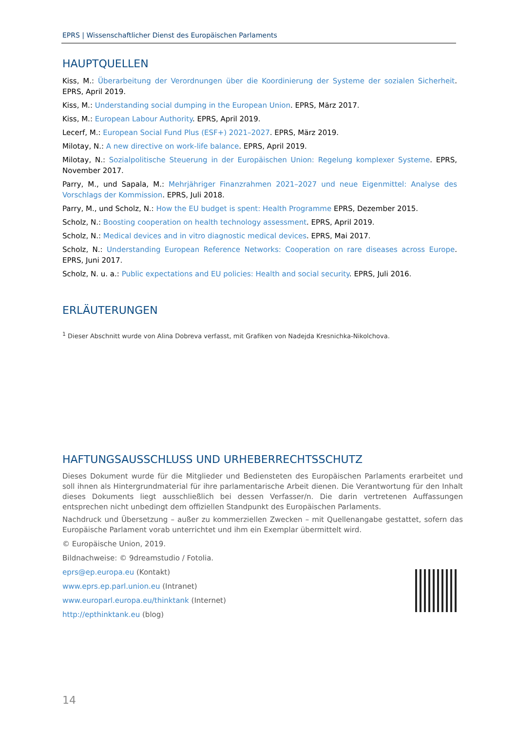EPRS | Wissenschaftlicher Dienst des Europäischen Parlaments
HAUPTQUELLEN
Kiss, M.: Überarbeitung der Verordnungen über die Koordinierung der Systeme der sozialen Sicherheit. EPRS, April 2019.
Kiss, M.: Understanding social dumping in the European Union. EPRS, März 2017.
Kiss, M.: European Labour Authority. EPRS, April 2019.
Lecerf, M.: European Social Fund Plus (ESF+) 2021–2027. EPRS, März 2019.
Milotay, N.: A new directive on work-life balance. EPRS, April 2019.
Milotay, N.: Sozialpolitische Steuerung in der Europäischen Union: Regelung komplexer Systeme. EPRS, November 2017.
Parry, M., und Sapala, M.: Mehrjähriger Finanzrahmen 2021–2027 und neue Eigenmittel: Analyse des Vorschlags der Kommission. EPRS, Juli 2018.
Parry, M., und Scholz, N.: How the EU budget is spent: Health Programme EPRS, Dezember 2015.
Scholz, N.: Boosting cooperation on health technology assessment. EPRS, April 2019.
Scholz, N.: Medical devices and in vitro diagnostic medical devices. EPRS, Mai 2017.
Scholz, N.: Understanding European Reference Networks: Cooperation on rare diseases across Europe. EPRS, Juni 2017.
Scholz, N. u. a.: Public expectations and EU policies: Health and social security. EPRS, Juli 2016.
ERLÄUTERUNGEN
<sup>1</sup> Dieser Abschnitt wurde von Alina Dobreva verfasst, mit Grafiken von Nadejda Kresnichka-Nikolchova.
HAFTUNGSAUSSCHLUSS UND URHEBERRECHTSSCHUTZ
Dieses Dokument wurde für die Mitglieder und Bediensteten des Europäischen Parlaments erarbeitet und soll ihnen als Hintergrundmaterial für ihre parlamentarische Arbeit dienen. Die Verantwortung für den Inhalt dieses Dokuments liegt ausschließlich bei dessen Verfasser/n. Die darin vertretenen Auffassungen entsprechen nicht unbedingt dem offiziellen Standpunkt des Europäischen Parlaments.
Nachdruck und Übersetzung – außer zu kommerziellen Zwecken – mit Quellenangabe gestattet, sofern das Europäische Parlament vorab unterrichtet und ihm ein Exemplar übermittelt wird.
© Europäische Union, 2019.
Bildnachweise: © 9dreamstudio / Fotolia.
eprs@ep.europa.eu (Kontakt)
www.eprs.ep.parl.union.eu (Intranet)
www.europarl.europa.eu/thinktank (Internet)
http://epthinktank.eu (blog)
14